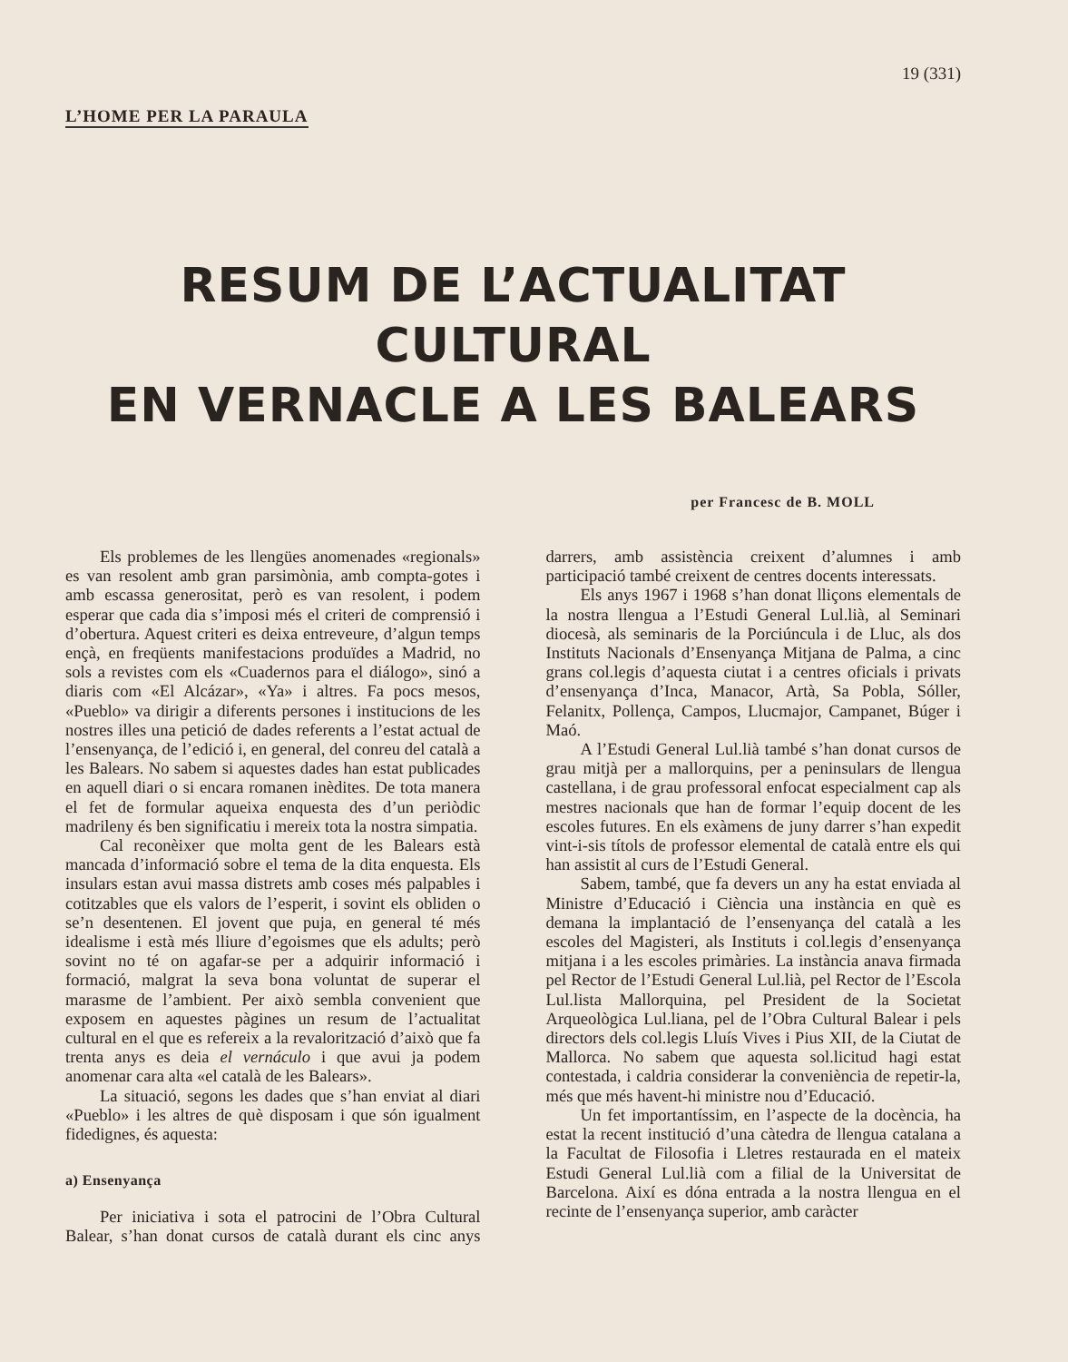19 (331)
L’HOME PER LA PARAULA
RESUM DE L’ACTUALITAT CULTURAL
EN VERNACLE A LES BALEARS
per Francesc de B. MOLL
Els problemes de les llengües anomenades «regionals» es van resolent amb gran parsimònia, amb compta-gotes i amb escassa generositat, però es van resolent, i podem esperar que cada dia s’imposi més el criteri de comprensió i d’obertura. Aquest criteri es deixa entreveure, d’algun temps ençà, en freqüents manifestacions produïdes a Madrid, no sols a revistes com els «Cuadernos para el diálogo», sinó a diaris com «El Alcázar», «Ya» i altres. Fa pocs mesos, «Pueblo» va dirigir a diferents persones i institucions de les nostres illes una petició de dades referents a l’estat actual de l’ensenyança, de l’edició i, en general, del conreu del català a les Balears. No sabem si aquestes dades han estat publicades en aquell diari o si encara romanen inèdites. De tota manera el fet de formular aqueixa enquesta des d’un periòdic madrileny és ben significatiu i mereix tota la nostra simpatia.
Cal reconèixer que molta gent de les Balears està mancada d’informació sobre el tema de la dita enquesta. Els insulars estan avui massa distrets amb coses més palpables i cotitzables que els valors de l’esperit, i sovint els obliden o se’n desentenen. El jovent que puja, en general té més idealisme i està més lliure d’egoismes que els adults; però sovint no té on agafar-se per a adquirir informació i formació, malgrat la seva bona voluntat de superar el marasme de l’ambient. Per això sembla convenient que exposem en aquestes pàgines un resum de l’actualitat cultural en el que es refereix a la revalorització d’això que fa trenta anys es deia el vernáculo i que avui ja podem anomenar cara alta «el català de les Balears».
La situació, segons les dades que s’han enviat al diari «Pueblo» i les altres de què disposam i que són igualment fidedignes, és aquesta:
a) Ensenyança
Per iniciativa i sota el patrocini de l’Obra Cultural Balear, s’han donat cursos de català durant els cinc anys darrers, amb assistència creixent d’alumnes i amb participació també creixent de centres docents interessats.
Els anys 1967 i 1968 s’han donat lliçons elementals de la nostra llengua a l’Estudi General Lul.lià, al Seminari diocesà, als seminaris de la Porciúncula i de Lluc, als dos Instituts Nacionals d’Ensenyança Mitjana de Palma, a cinc grans col.legis d’aquesta ciutat i a centres oficials i privats d’ensenyança d’Inca, Manacor, Artà, Sa Pobla, Sóller, Felanitx, Pollença, Campos, Llucmajor, Campanet, Búger i Maó.
A l’Estudi General Lul.lià també s’han donat cursos de grau mitjà per a mallorquins, per a peninsulars de llengua castellana, i de grau professoral enfocat especialment cap als mestres nacionals que han de formar l’equip docent de les escoles futures. En els exàmens de juny darrer s’han expedit vint-i-sis títols de professor elemental de català entre els qui han assistit al curs de l’Estudi General.
Sabem, també, que fa devers un any ha estat enviada al Ministre d’Educació i Ciència una instància en què es demana la implantació de l’ensenyança del català a les escoles del Magisteri, als Instituts i col.legis d’ensenyança mitjana i a les escoles primàries. La instància anava firmada pel Rector de l’Estudi General Lul.lià, pel Rector de l’Escola Lul.lista Mallorquina, pel President de la Societat Arqueològica Lul.liana, pel de l’Obra Cultural Balear i pels directors dels col.legis Lluís Vives i Pius XII, de la Ciutat de Mallorca. No sabem que aquesta sol.licitud hagi estat contestada, i caldria considerar la conveniència de repetir-la, més que més havent-hi ministre nou d’Educació.
Un fet importantíssim, en l’aspecte de la docència, ha estat la recent institució d’una càtedra de llengua catalana a la Facultat de Filosofia i Lletres restaurada en el mateix Estudi General Lul.lià com a filial de la Universitat de Barcelona. Així es dóna entrada a la nostra llengua en el recinte de l’ensenyança superior, amb caràcter